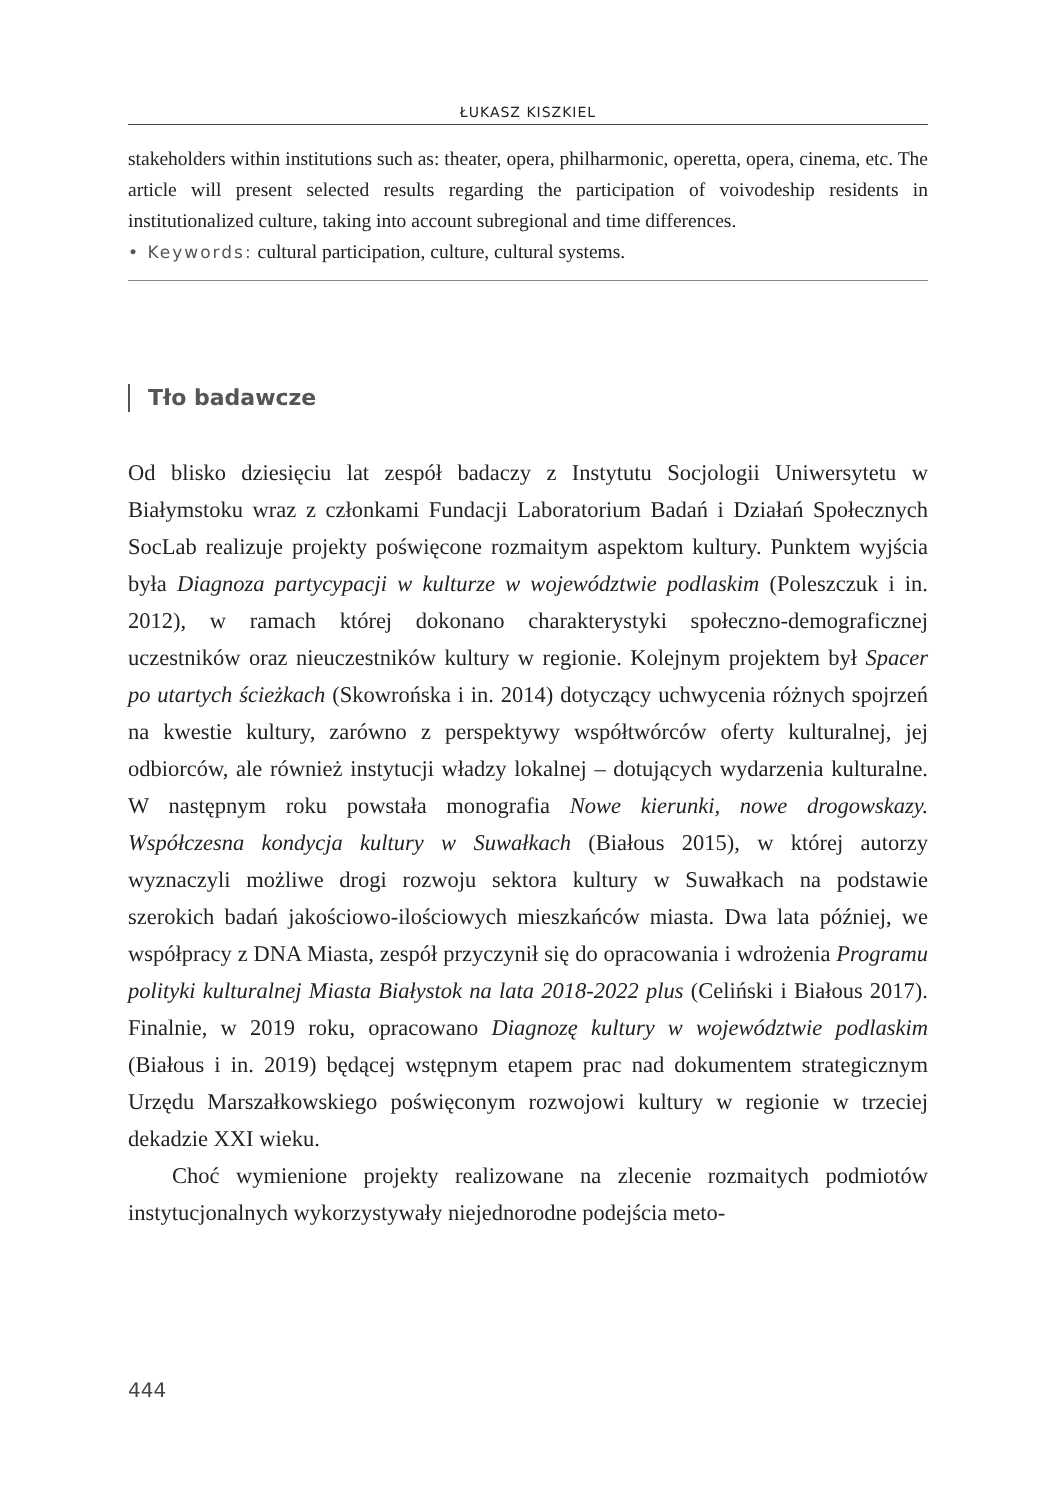ŁUKASZ KISZKIEL
stakeholders within institutions such as: theater, opera, philharmonic, operetta, opera, cinema, etc. The article will present selected results regarding the participation of voivodeship residents in institutionalized culture, taking into account subregional and time differences.
• Keywords: cultural participation, culture, cultural systems.
Tło badawcze
Od blisko dziesięciu lat zespół badaczy z Instytutu Socjologii Uniwersytetu w Białymstoku wraz z członkami Fundacji Laboratorium Badań i Działań Społecznych SocLab realizuje projekty poświęcone rozmaitym aspektom kultury. Punktem wyjścia była Diagnoza partycypacji w kulturze w województwie podlaskim (Poleszczuk i in. 2012), w ramach której dokonano charakterystyki społeczno-demograficznej uczestników oraz nieuczestników kultury w regionie. Kolejnym projektem był Spacer po utartych ścieżkach (Skowrońska i in. 2014) dotyczący uchwycenia różnych spojrzeń na kwestie kultury, zarówno z perspektywy współtwórców oferty kulturalnej, jej odbiorców, ale również instytucji władzy lokalnej – dotujących wydarzenia kulturalne. W następnym roku powstała monografia Nowe kierunki, nowe drogowskazy. Współczesna kondycja kultury w Suwałkach (Białous 2015), w której autorzy wyznaczyli możliwe drogi rozwoju sektora kultury w Suwałkach na podstawie szerokich badań jakościowo-ilościowych mieszkańców miasta. Dwa lata później, we współpracy z DNA Miasta, zespół przyczynił się do opracowania i wdrożenia Programu polityki kulturalnej Miasta Białystok na lata 2018-2022 plus (Celiński i Białous 2017). Finalnie, w 2019 roku, opracowano Diagnozę kultury w województwie podlaskim (Białous i in. 2019) będącej wstępnym etapem prac nad dokumentem strategicznym Urzędu Marszałkowskiego poświęconym rozwojowi kultury w regionie w trzeciej dekadzie XXI wieku.
Choć wymienione projekty realizowane na zlecenie rozmaitych podmiotów instytucjonalnych wykorzystywały niejednorodne podejścia meto-
444